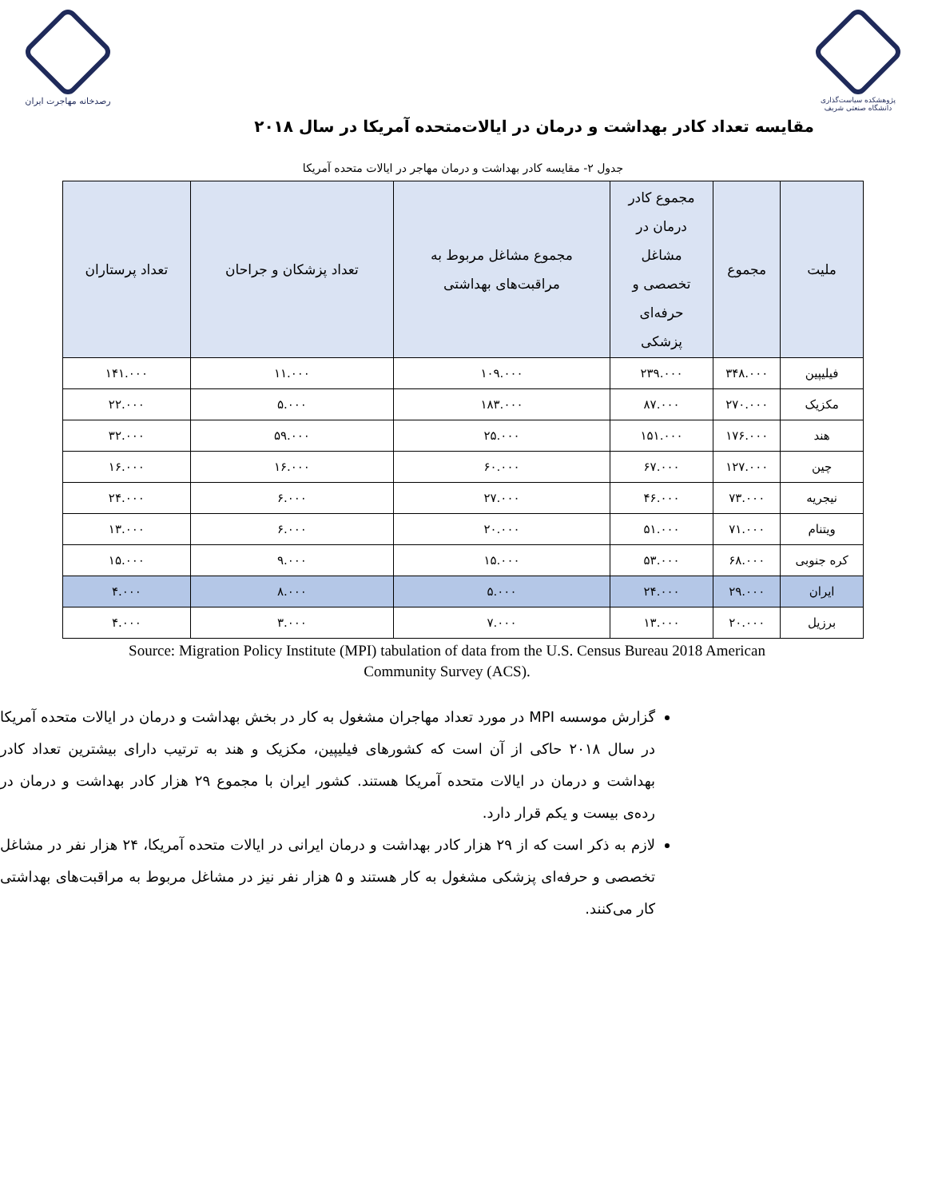پژوهشکده سیاست‌گذاری
دانشگاه صنعتی شریف
رصدخانه مهاجرت ایران
مقایسه تعداد کادر بهداشت و درمان در ایالات‌متحده آمریکا در سال ۲۰۱۸
جدول ۲- مقایسه کادر بهداشت و درمان مهاجر در ایالات متحده آمریکا
| ملیت | مجموع | مجموع کادر درمان در مشاغل تخصصی و حرفه‌ای پزشکی | مجموع مشاغل مربوط به مراقبت‌های بهداشتی | تعداد پزشکان و جراحان | تعداد پرستاران |
| --- | --- | --- | --- | --- | --- |
| فیلیپین | ۳۴۸.۰۰۰ | ۲۳۹.۰۰۰ | ۱۰۹.۰۰۰ | ۱۱.۰۰۰ | ۱۴۱.۰۰۰ |
| مکزیک | ۲۷۰.۰۰۰ | ۸۷.۰۰۰ | ۱۸۳.۰۰۰ | ۵.۰۰۰ | ۲۲.۰۰۰ |
| هند | ۱۷۶.۰۰۰ | ۱۵۱.۰۰۰ | ۲۵.۰۰۰ | ۵۹.۰۰۰ | ۳۲.۰۰۰ |
| چین | ۱۲۷.۰۰۰ | ۶۷.۰۰۰ | ۶۰.۰۰۰ | ۱۶.۰۰۰ | ۱۶.۰۰۰ |
| نیجریه | ۷۳.۰۰۰ | ۴۶.۰۰۰ | ۲۷.۰۰۰ | ۶.۰۰۰ | ۲۴.۰۰۰ |
| ویتنام | ۷۱.۰۰۰ | ۵۱.۰۰۰ | ۲۰.۰۰۰ | ۶.۰۰۰ | ۱۳.۰۰۰ |
| کره جنوبی | ۶۸.۰۰۰ | ۵۳.۰۰۰ | ۱۵.۰۰۰ | ۹.۰۰۰ | ۱۵.۰۰۰ |
| ایران | ۲۹.۰۰۰ | ۲۴.۰۰۰ | ۵.۰۰۰ | ۸.۰۰۰ | ۴.۰۰۰ |
| برزیل | ۲۰.۰۰۰ | ۱۳.۰۰۰ | ۷.۰۰۰ | ۳.۰۰۰ | ۴.۰۰۰ |
Source: Migration Policy Institute (MPI) tabulation of data from the U.S. Census Bureau 2018 American Community Survey (ACS).
گزارش موسسه MPI در مورد تعداد مهاجران مشغول به کار در بخش بهداشت و درمان در ایالات متحده آمریکا در سال ۲۰۱۸ حاکی از آن است که کشورهای فیلیپین، مکزیک و هند به ترتیب دارای بیشترین تعداد کادر بهداشت و درمان در ایالات متحده آمریکا هستند. کشور ایران با مجموع ۲۹ هزار کادر بهداشت و درمان در رده‌ی بیست و یکم قرار دارد.
لازم به ذکر است که از ۲۹ هزار کادر بهداشت و درمان ایرانی در ایالات متحده آمریکا، ۲۴ هزار نفر در مشاغل تخصصی و حرفه‌ای پزشکی مشغول به کار هستند و ۵ هزار نفر نیز در مشاغل مربوط به مراقبت‌های بهداشتی کار می‌کنند.